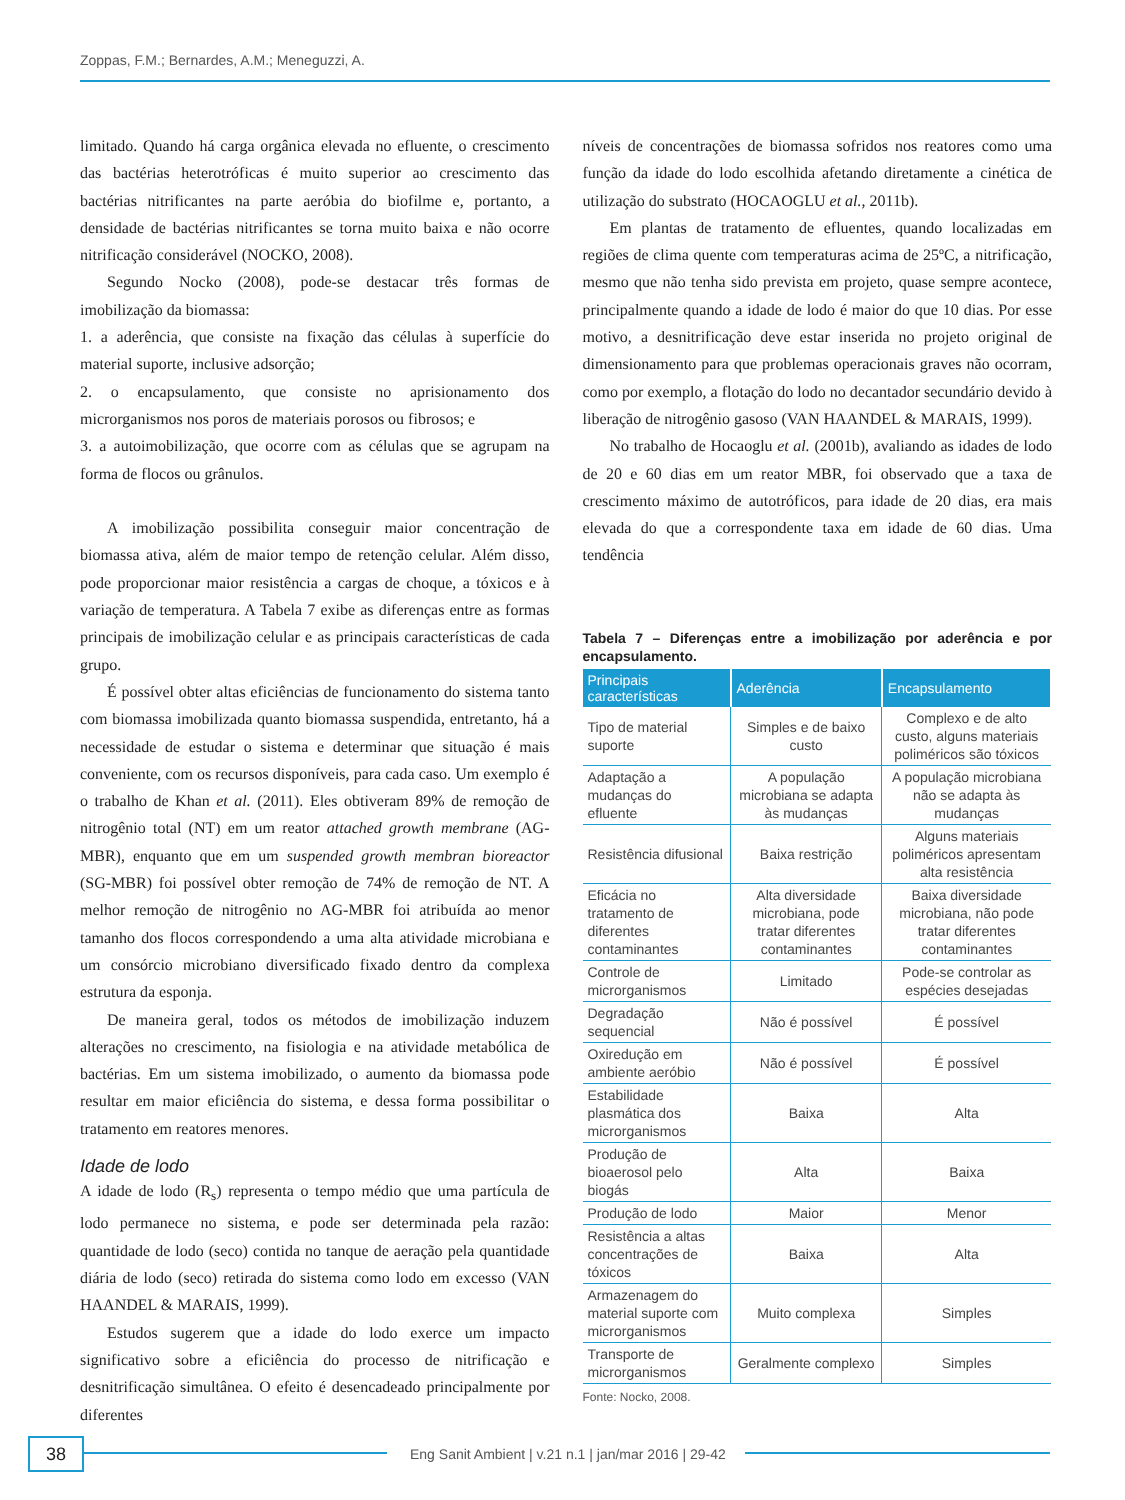Zoppas, F.M.; Bernardes, A.M.; Meneguzzi, A.
limitado. Quando há carga orgânica elevada no efluente, o crescimento das bactérias heterotróficas é muito superior ao crescimento das bactérias nitrificantes na parte aeróbia do biofilme e, portanto, a densidade de bactérias nitrificantes se torna muito baixa e não ocorre nitrificação considerável (NOCKO, 2008).
Segundo Nocko (2008), pode-se destacar três formas de imobilização da biomassa:
1. a aderência, que consiste na fixação das células à superfície do material suporte, inclusive adsorção;
2. o encapsulamento, que consiste no aprisionamento dos microrganismos nos poros de materiais porosos ou fibrosos; e
3. a autoimobilização, que ocorre com as células que se agrupam na forma de flocos ou grânulos.
A imobilização possibilita conseguir maior concentração de biomassa ativa, além de maior tempo de retenção celular. Além disso, pode proporcionar maior resistência a cargas de choque, a tóxicos e à variação de temperatura. A Tabela 7 exibe as diferenças entre as formas principais de imobilização celular e as principais características de cada grupo.
É possível obter altas eficiências de funcionamento do sistema tanto com biomassa imobilizada quanto biomassa suspendida, entretanto, há a necessidade de estudar o sistema e determinar que situação é mais conveniente, com os recursos disponíveis, para cada caso. Um exemplo é o trabalho de Khan et al. (2011). Eles obtiveram 89% de remoção de nitrogênio total (NT) em um reator attached growth membrane (AG-MBR), enquanto que em um suspended growth membran bioreactor (SG-MBR) foi possível obter remoção de 74% de remoção de NT. A melhor remoção de nitrogênio no AG-MBR foi atribuída ao menor tamanho dos flocos correspondendo a uma alta atividade microbiana e um consórcio microbiano diversificado fixado dentro da complexa estrutura da esponja.
De maneira geral, todos os métodos de imobilização induzem alterações no crescimento, na fisiologia e na atividade metabólica de bactérias. Em um sistema imobilizado, o aumento da biomassa pode resultar em maior eficiência do sistema, e dessa forma possibilitar o tratamento em reatores menores.
Idade de lodo
A idade de lodo (R<sub>s</sub>) representa o tempo médio que uma partícula de lodo permanece no sistema, e pode ser determinada pela razão: quantidade de lodo (seco) contida no tanque de aeração pela quantidade diária de lodo (seco) retirada do sistema como lodo em excesso (VAN HAANDEL & MARAIS, 1999).
Estudos sugerem que a idade do lodo exerce um impacto significativo sobre a eficiência do processo de nitrificação e desnitrificação simultânea. O efeito é desencadeado principalmente por diferentes
níveis de concentrações de biomassa sofridos nos reatores como uma função da idade do lodo escolhida afetando diretamente a cinética de utilização do substrato (HOCAOGLU et al., 2011b).
Em plantas de tratamento de efluentes, quando localizadas em regiões de clima quente com temperaturas acima de 25ºC, a nitrificação, mesmo que não tenha sido prevista em projeto, quase sempre acontece, principalmente quando a idade de lodo é maior do que 10 dias. Por esse motivo, a desnitrificação deve estar inserida no projeto original de dimensionamento para que problemas operacionais graves não ocorram, como por exemplo, a flotação do lodo no decantador secundário devido à liberação de nitrogênio gasoso (VAN HAANDEL & MARAIS, 1999).
No trabalho de Hocaoglu et al. (2001b), avaliando as idades de lodo de 20 e 60 dias em um reator MBR, foi observado que a taxa de crescimento máximo de autotróficos, para idade de 20 dias, era mais elevada do que a correspondente taxa em idade de 60 dias. Uma tendência
Tabela 7 – Diferenças entre a imobilização por aderência e por encapsulamento.
| Principais características | Aderência | Encapsulamento |
| --- | --- | --- |
| Tipo de material suporte | Simples e de baixo custo | Complexo e de alto custo, alguns materiais poliméricos são tóxicos |
| Adaptação a mudanças do efluente | A população microbiana se adapta às mudanças | A população microbiana não se adapta às mudanças |
| Resistência difusional | Baixa restrição | Alguns materiais poliméricos apresentam alta resistência |
| Eficácia no tratamento de diferentes contaminantes | Alta diversidade microbiana, pode tratar diferentes contaminantes | Baixa diversidade microbiana, não pode tratar diferentes contaminantes |
| Controle de microrganismos | Limitado | Pode-se controlar as espécies desejadas |
| Degradação sequencial | Não é possível | É possível |
| Oxiredução em ambiente aeróbio | Não é possível | É possível |
| Estabilidade plasmática dos microrganismos | Baixa | Alta |
| Produção de bioaerosol pelo biogás | Alta | Baixa |
| Produção de lodo | Maior | Menor |
| Resistência a altas concentrações de tóxicos | Baixa | Alta |
| Armazenagem do material suporte com microrganismos | Muito complexa | Simples |
| Transporte de microrganismos | Geralmente complexo | Simples |
Fonte: Nocko, 2008.
38
Eng Sanit Ambient | v.21 n.1 | jan/mar 2016 | 29-42